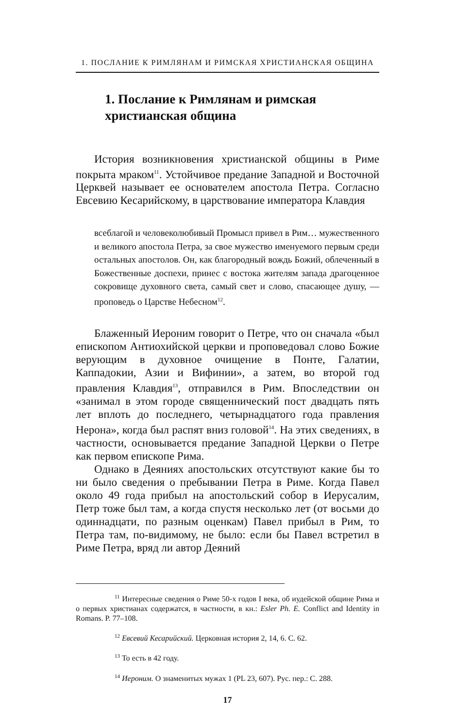1. ПОСЛАНИЕ К РИМЛЯНАМ И РИМСКАЯ ХРИСТИАНСКАЯ ОБЩИНА
1. Послание к Римлянам и римская христианская община
История возникновения христианской общины в Риме покрыта мраком<sup>11</sup>. Устойчивое предание Западной и Восточной Церквей называет ее основателем апостола Петра. Согласно Евсевию Кесарийскому, в царствование императора Клавдия
всеблагой и человеколюбивый Промысл привел в Рим… мужественного и великого апостола Петра, за свое мужество именуемого первым среди остальных апостолов. Он, как благородный вождь Божий, облеченный в Божественные доспехи, принес с востока жителям запада драгоценное сокровище духовного света, самый свет и слово, спасающее душу, — проповедь о Царстве Небесном<sup>12</sup>.
Блаженный Иероним говорит о Петре, что он сначала «был епископом Антиохийской церкви и проповедовал слово Божие верующим в духовное очищение в Понте, Галатии, Каппадокии, Азии и Вифинии», а затем, во второй год правления Клавдия<sup>13</sup>, отправился в Рим. Впоследствии он «занимал в этом городе священнический пост двадцать пять лет вплоть до последнего, четырнадцатого года правления Нерона», когда был распят вниз головой<sup>14</sup>. На этих сведениях, в частности, основывается предание Западной Церкви о Петре как первом епископе Рима.
Однако в Деяниях апостольских отсутствуют какие бы то ни было сведения о пребывании Петра в Риме. Когда Павел около 49 года прибыл на апостольский собор в Иерусалим, Петр тоже был там, а когда спустя несколько лет (от восьми до одиннадцати, по разным оценкам) Павел прибыл в Рим, то Петра там, по-видимому, не было: если бы Павел встретил в Риме Петра, вряд ли автор Деяний
<sup>11</sup> Интересные сведения о Риме 50-х годов I века, об иудейской общине Рима и о первых христианах содержатся, в частности, в кн.: Esler Ph. E. Conflict and Identity in Romans. P. 77–108.
<sup>12</sup> Евсевий Кесарийский. Церковная история 2, 14, 6. С. 62.
<sup>13</sup> То есть в 42 году.
<sup>14</sup> Иероним. О знаменитых мужах 1 (PL 23, 607). Рус. пер.: С. 288.
17